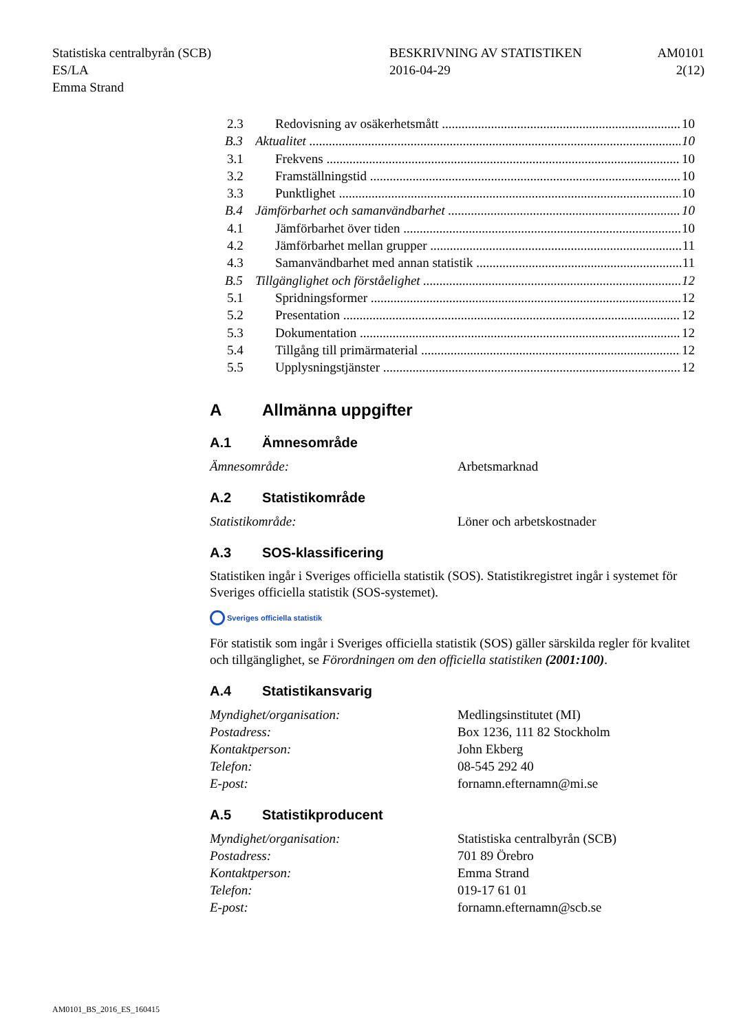Statistiska centralbyrån (SCB)
ES/LA
Emma Strand
BESKRIVNING AV STATISTIKEN
2016-04-29
AM0101
2(12)
2.3 Redovisning av osäkerhetsmått 10
B.3 Aktualitet 10
3.1 Frekvens 10
3.2 Framställningstid 10
3.3 Punktlighet 10
B.4 Jämförbarhet och samanvändbarhet 10
4.1 Jämförbarhet över tiden 10
4.2 Jämförbarhet mellan grupper 11
4.3 Samanvändbarhet med annan statistik 11
B.5 Tillgänglighet och förståelighet 12
5.1 Spridningsformer 12
5.2 Presentation 12
5.3 Dokumentation 12
5.4 Tillgång till primärmaterial 12
5.5 Upplysningstjänster 12
A Allmänna uppgifter
A.1 Ämnesområde
Ämnesområde: Arbetsmarknad
A.2 Statistikområde
Statistikområde: Löner och arbetskostnader
A.3 SOS-klassificering
Statistiken ingår i Sveriges officiella statistik (SOS). Statistikregistret ingår i systemet för Sveriges officiella statistik (SOS-systemet).
Sveriges officiella statistik
För statistik som ingår i Sveriges officiella statistik (SOS) gäller särskilda regler för kvalitet och tillgänglighet, se Förordningen om den officiella statistiken (2001:100).
A.4 Statistikansvarig
Myndighet/organisation:
Postadress:
Kontaktperson:
Telefon:
E-post:
Medlingsinstitutet (MI)
Box 1236, 111 82 Stockholm
John Ekberg
08-545 292 40
fornamn.efternamn@mi.se
A.5 Statistikproducent
Myndighet/organisation:
Postadress:
Kontaktperson:
Telefon:
E-post:
Statistiska centralbyrån (SCB)
701 89 Örebro
Emma Strand
019-17 61 01
fornamn.efternamn@scb.se
AM0101_BS_2016_ES_160415